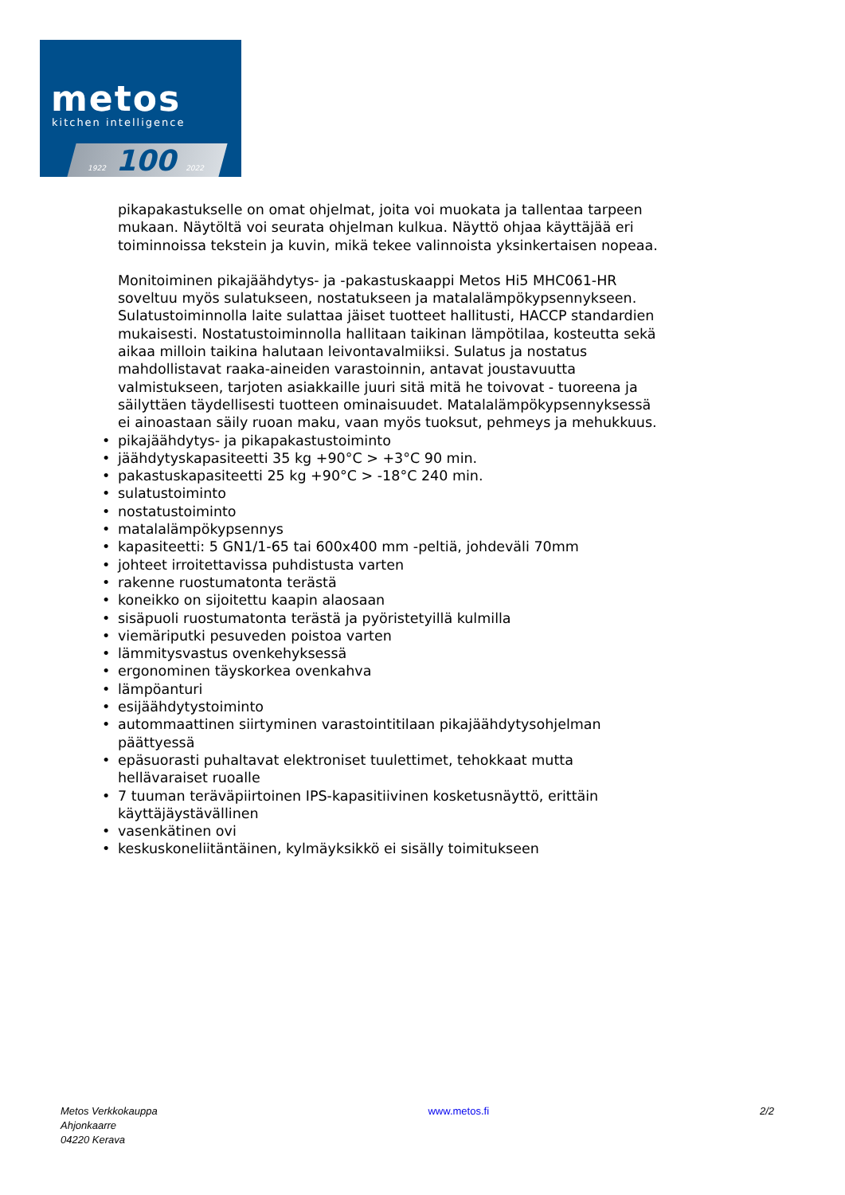metos
kitchen intelligence
1922 100 2022
pikapakastukselle on omat ohjelmat, joita voi muokata ja tallentaa tarpeen mukaan. Näytöltä voi seurata ohjelman kulkua. Näyttö ohjaa käyttäjää eri toiminnoissa tekstein ja kuvin, mikä tekee valinnoista yksinkertaisen nopeaa.
Monitoiminen pikajäähdytys- ja -pakastuskaappi Metos Hi5 MHC061-HR soveltuu myös sulatukseen, nostatukseen ja matalalämpökypsennykseen. Sulatustoiminnolla laite sulattaa jäiset tuotteet hallitusti, HACCP standardien mukaisesti. Nostatustoiminnolla hallitaan taikinan lämpötilaa, kosteutta sekä aikaa milloin taikina halutaan leivontavalmiiksi. Sulatus ja nostatus mahdollistavat raaka-aineiden varastoinnin, antavat joustavuutta valmistukseen, tarjoten asiakkaille juuri sitä mitä he toivovat - tuoreena ja säilyttäen täydellisesti tuotteen ominaisuudet. Matalalämpökypsennyksessä ei ainoastaan säily ruoan maku, vaan myös tuoksut, pehmeys ja mehukkuus.
• pikajäähdytys- ja pikapakastustoiminto
• jäähdytyskapasiteetti 35 kg +90°C > +3°C 90 min.
• pakastuskapasiteetti 25 kg +90°C > -18°C 240 min.
• sulatustoiminto
• nostatustoiminto
• matalalämpökypsennys
• kapasiteetti: 5 GN1/1-65 tai 600x400 mm -peltiä, johdeväli 70mm
• johteet irroitettavissa puhdistusta varten
• rakenne ruostumatonta terästä
• koneikko on sijoitettu kaapin alaosaan
• sisäpuoli ruostumatonta terästä ja pyöristetyillä kulmilla
• viemäriputki pesuveden poistoa varten
• lämmitysvastus ovenkehyksessä
• ergonominen täyskorkea ovenkahva
• lämpöanturi
• esijäähdytystoiminto
• autommaattinen siirtyminen varastointitilaan pikajäähdytysohjelman päättyessä
• epäsuorasti puhaltavat elektroniset tuulettimet, tehokkaat mutta hellävaraiset ruoalle
• 7 tuuman teräväpiirtoinen IPS-kapasitiivinen kosketusnäyttö, erittäin käyttäjäystävällinen
• vasenkätinen ovi
• keskuskoneliitäntäinen, kylmäyksikkö ei sisälly toimitukseen
Metos Verkkokauppa
Ahjonkaarre
04220 Kerava
www.metos.fi 2/2